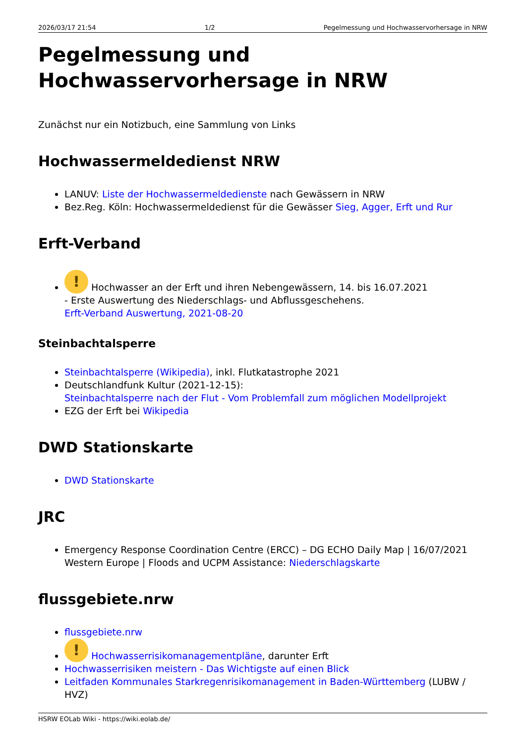2026/03/17 21:54 1/2 Pegelmessung und Hochwasservorhersage in NRW
Pegelmessung und Hochwasservorhersage in NRW
Zunächst nur ein Notizbuch, eine Sammlung von Links
Hochwassermeldedienst NRW
LANUV: Liste der Hochwassermeldedienste nach Gewässern in NRW
Bez.Reg. Köln: Hochwassermeldedienst für die Gewässer Sieg, Agger, Erft und Rur
Erft-Verband
! Hochwasser an der Erft und ihren Nebengewässern, 14. bis 16.07.2021
- Erste Auswertung des Niederschlags- und Abflussgeschehens.
Erft-Verband Auswertung, 2021-08-20
Steinbachtalsperre
Steinbachtalsperre (Wikipedia), inkl. Flutkatastrophe 2021
Deutschlandfunk Kultur (2021-12-15):
Steinbachtalsperre nach der Flut - Vom Problemfall zum möglichen Modellprojekt
EZG der Erft bei Wikipedia
DWD Stationskarte
DWD Stationskarte
JRC
Emergency Response Coordination Centre (ERCC) – DG ECHO Daily Map | 16/07/2021 Western Europe | Floods and UCPM Assistance: Niederschlagskarte
flussgebiete.nrw
flussgebiete.nrw
! Hochwasserrisikomanagementpläne, darunter Erft
Hochwasserrisiken meistern - Das Wichtigste auf einen Blick
Leitfaden Kommunales Starkregenrisikomanagement in Baden-Württemberg (LUBW / HVZ)
HSRW EOLab Wiki - https://wiki.eolab.de/